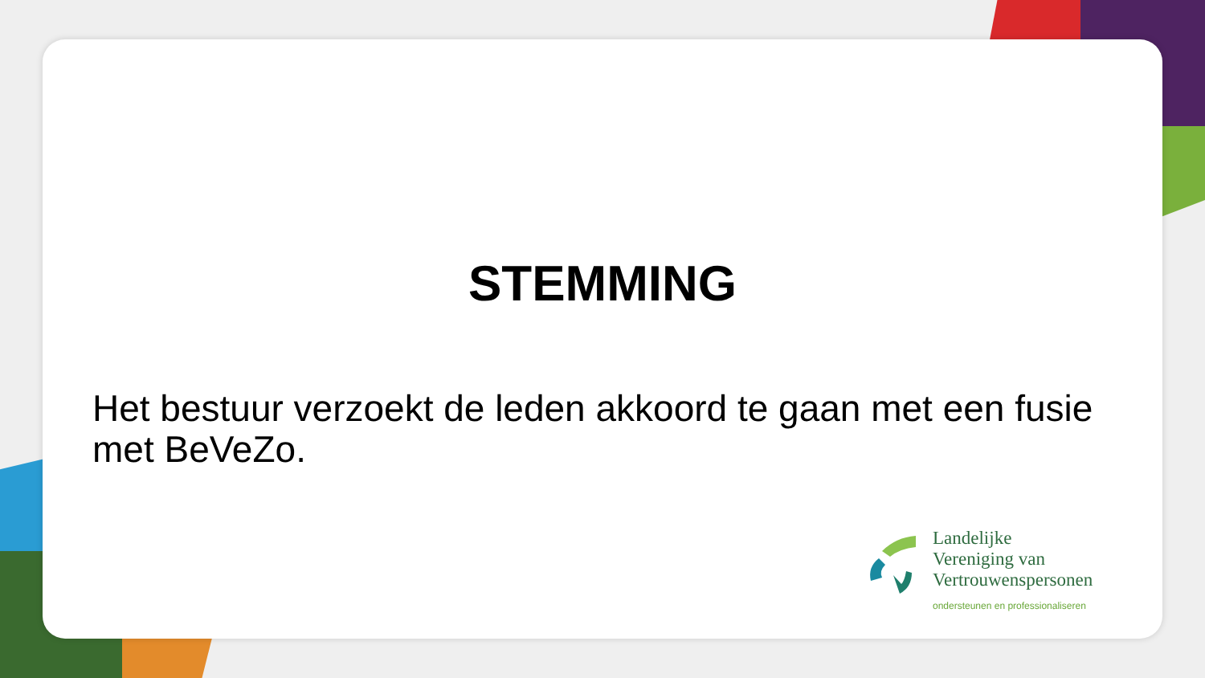STEMMING
Het bestuur verzoekt de leden akkoord te gaan met een fusie met BeVeZo.
Landelijke
Vereniging van
Vertrouwenspersonen
ondersteunen en professionaliseren